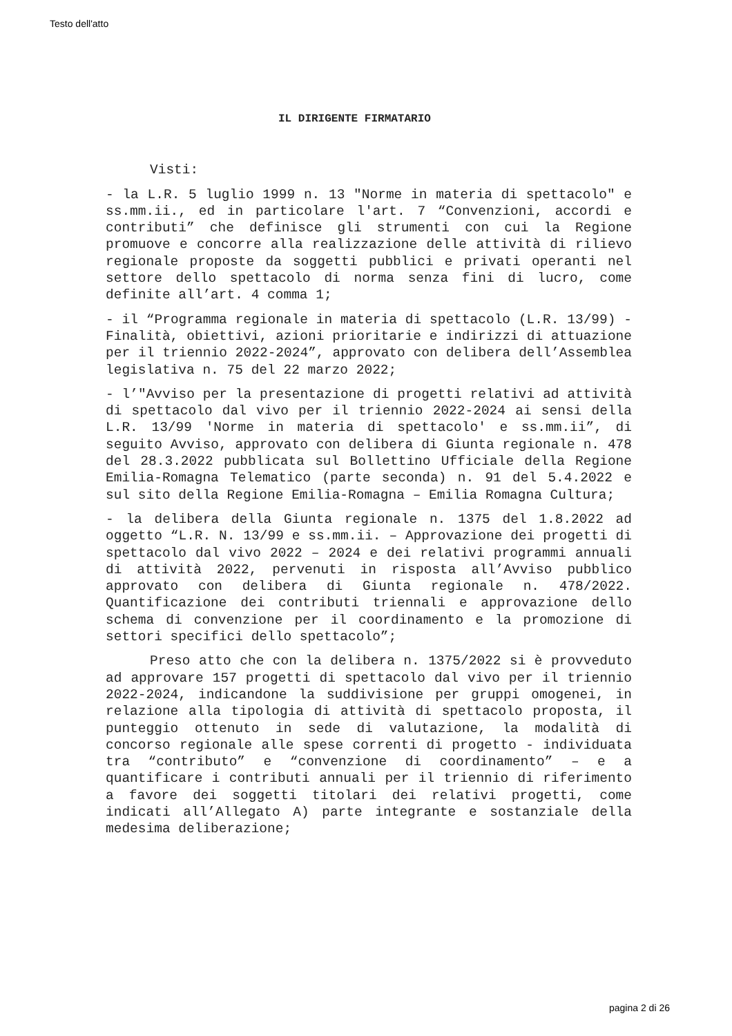Testo dell'atto
IL DIRIGENTE FIRMATARIO
Visti:
- la L.R. 5 luglio 1999 n. 13 "Norme in materia di spettacolo" e ss.mm.ii., ed in particolare l'art. 7 “Convenzioni, accordi e contributi” che definisce gli strumenti con cui la Regione promuove e concorre alla realizzazione delle attività di rilievo regionale proposte da soggetti pubblici e privati operanti nel settore dello spettacolo di norma senza fini di lucro, come definite all’art. 4 comma 1;
- il “Programma regionale in materia di spettacolo (L.R. 13/99) - Finalità, obiettivi, azioni prioritarie e indirizzi di attuazione per il triennio 2022-2024”, approvato con delibera dell’Assemblea legislativa n. 75 del 22 marzo 2022;
- l’"Avviso per la presentazione di progetti relativi ad attività di spettacolo dal vivo per il triennio 2022-2024 ai sensi della L.R. 13/99 'Norme in materia di spettacolo' e ss.mm.ii”, di seguito Avviso, approvato con delibera di Giunta regionale n. 478 del 28.3.2022 pubblicata sul Bollettino Ufficiale della Regione Emilia-Romagna Telematico (parte seconda) n. 91 del 5.4.2022 e sul sito della Regione Emilia-Romagna – Emilia Romagna Cultura;
- la delibera della Giunta regionale n. 1375 del 1.8.2022 ad oggetto “L.R. N. 13/99 e ss.mm.ii. – Approvazione dei progetti di spettacolo dal vivo 2022 – 2024 e dei relativi programmi annuali di attività 2022, pervenuti in risposta all’Avviso pubblico approvato con delibera di Giunta regionale n. 478/2022. Quantificazione dei contributi triennali e approvazione dello schema di convenzione per il coordinamento e la promozione di settori specifici dello spettacolo”;
Preso atto che con la delibera n. 1375/2022 si è provveduto ad approvare 157 progetti di spettacolo dal vivo per il triennio 2022-2024, indicandone la suddivisione per gruppi omogenei, in relazione alla tipologia di attività di spettacolo proposta, il punteggio ottenuto in sede di valutazione, la modalità di concorso regionale alle spese correnti di progetto - individuata tra “contributo” e “convenzione di coordinamento” – e a quantificare i contributi annuali per il triennio di riferimento a favore dei soggetti titolari dei relativi progetti, come indicati all’Allegato A) parte integrante e sostanziale della medesima deliberazione;
pagina 2 di 26